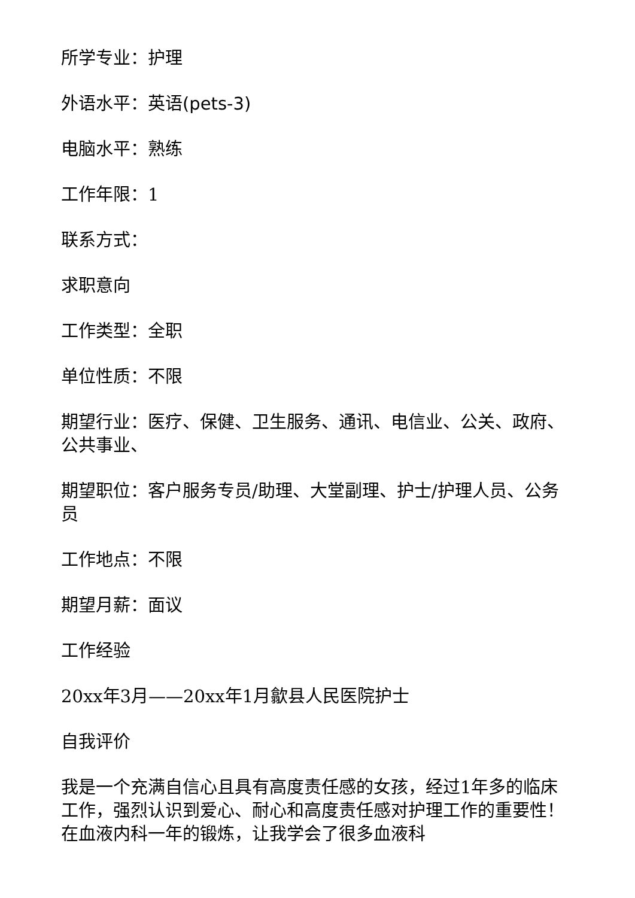所学专业：护理
外语水平：英语(pets-3)
电脑水平：熟练
工作年限：1
联系方式：
求职意向
工作类型：全职
单位性质：不限
期望行业：医疗、保健、卫生服务、通讯、电信业、公关、政府、公共事业、
期望职位：客户服务专员/助理、大堂副理、护士/护理人员、公务员
工作地点：不限
期望月薪：面议
工作经验
20xx年3月——20xx年1月歙县人民医院护士
自我评价
我是一个充满自信心且具有高度责任感的女孩，经过1年多的临床工作，强烈认识到爱心、耐心和高度责任感对护理工作的重要性！在血液内科一年的锻炼，让我学会了很多血液科